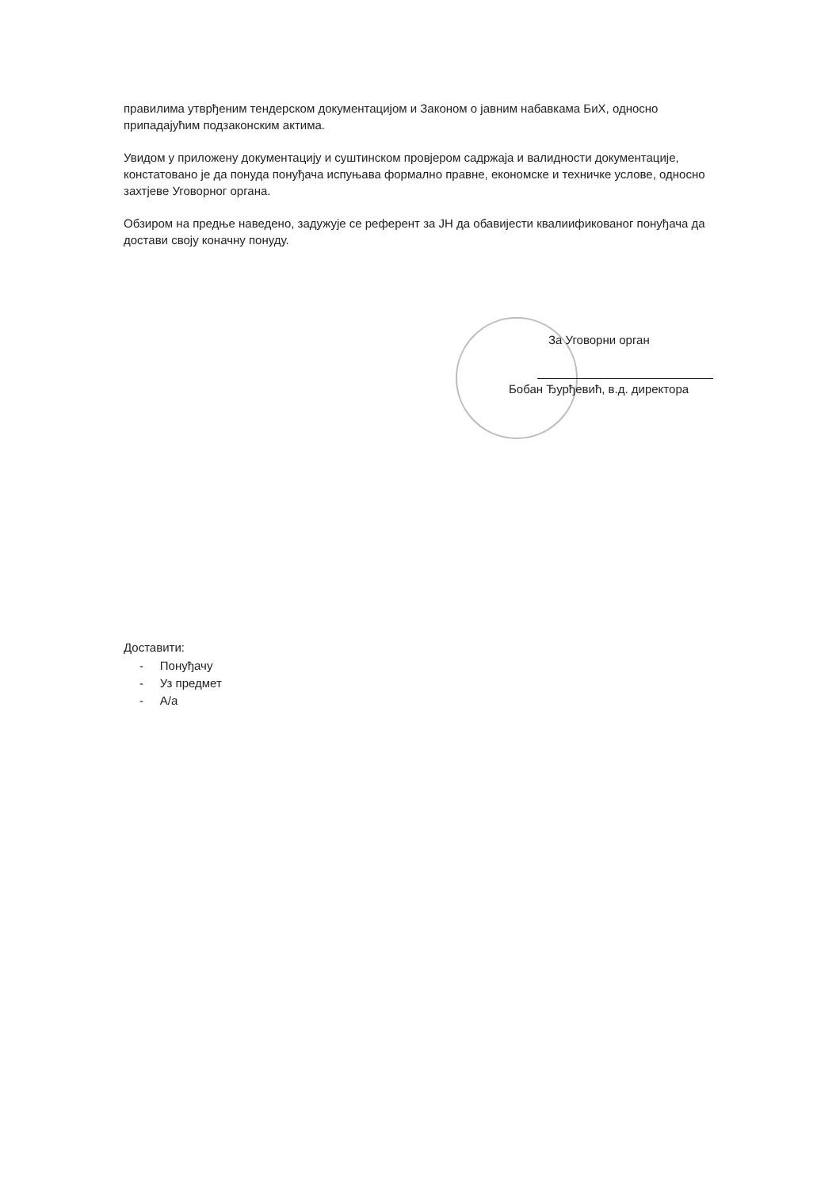правилима утврђеним тендерском документацијом и Законом о јавним набавкама БиХ, односно припадајућим подзаконским актима.
Увидом у приложену документацију и суштинском провјером садржаја и валидности документације, констатовано је да понуда понуђача испуњава формално правне, економске и техничке услове, односно захтјеве Уговорног органа.
Обзиром на предње наведено, задужује се референт за ЈН да обавијести квалиификованог понуђача да достави своју коначну понуду.
За Уговорни орган
Бобан Ђурђевић, в.д. директора
Доставити:
- Понуђачу
- Уз предмет
- А/а